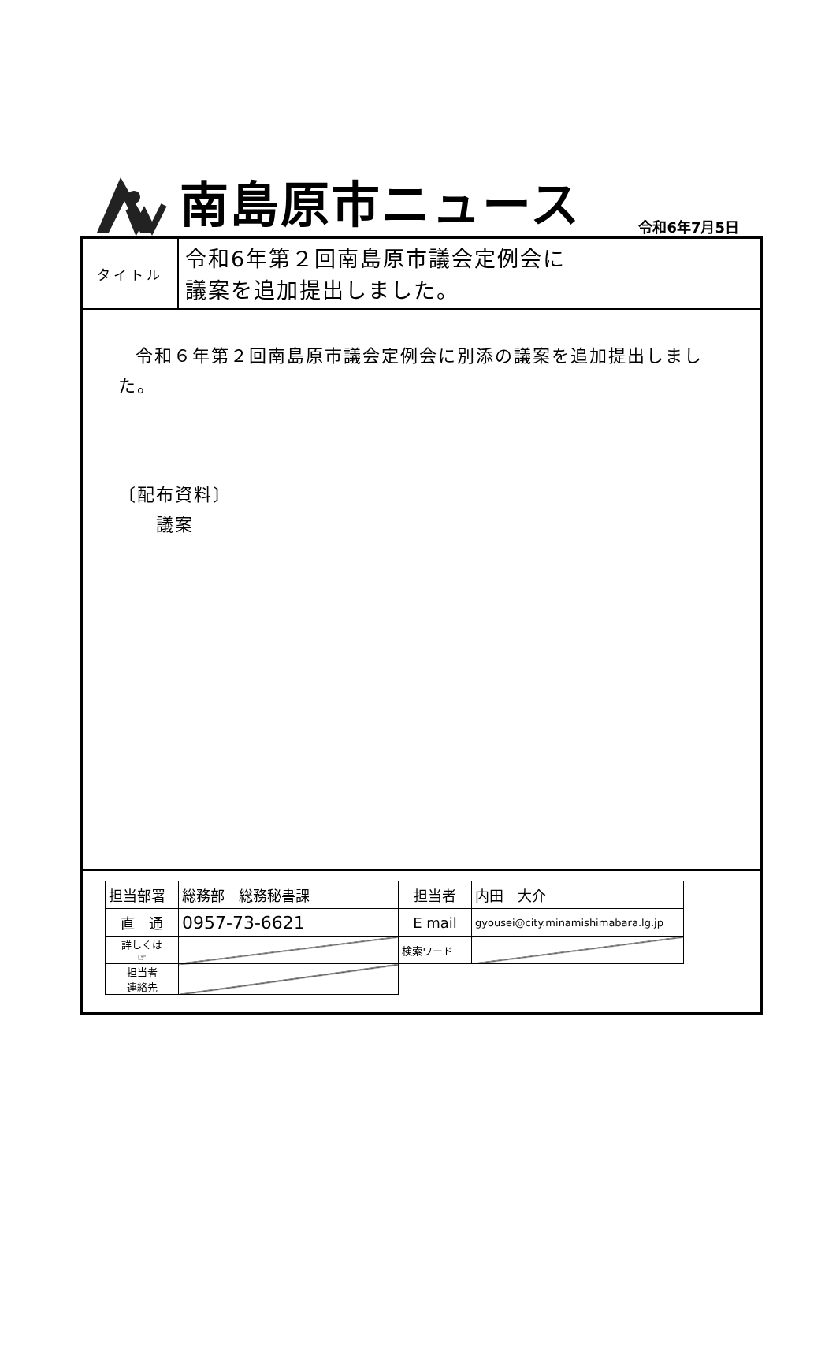南島原市ニュース
令和6年7月5日
タイトル
令和6年第２回南島原市議会定例会に
議案を追加提出しました。
令和６年第２回南島原市議会定例会に別添の議案を追加提出しました。
〔配布資料〕
　　議案
| 担当部署 | 総務部 総務秘書課 | 担当者 | 内田 大介 |
| 直 通 | 0957-73-6621 | E mail | gyousei@city.minamishimabara.lg.jp |
| 詳しくは ☞ | | 検索ワード | |
| 担当者 連絡先 | | | |